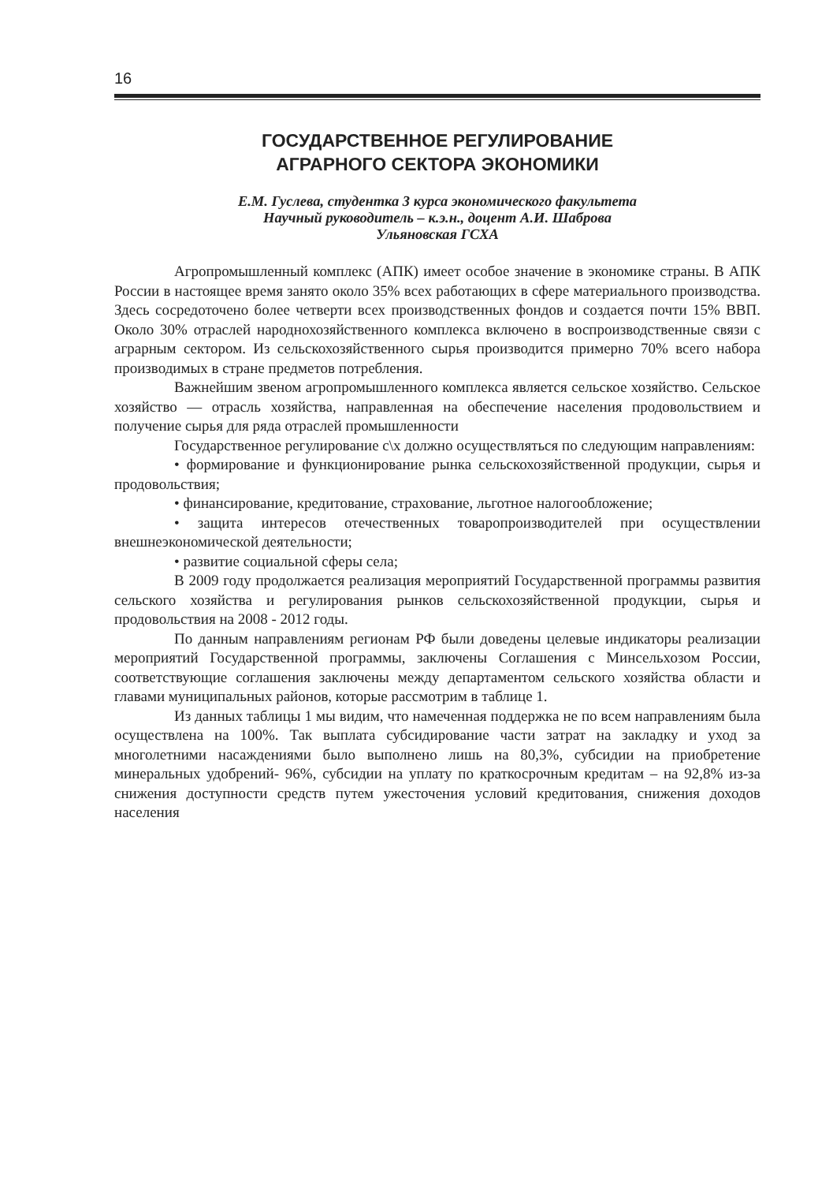16
ГОСУДАРСТВЕННОЕ РЕГУЛИРОВАНИЕ
АГРАРНОГО СЕКТОРА ЭКОНОМИКИ
Е.М. Гуслева, студентка 3 курса экономического факультета
Научный руководитель – к.э.н., доцент А.И. Шаброва
Ульяновская ГСХА
Агропромышленный комплекс (АПК) имеет особое значение в экономике страны. В АПК России в настоящее время занято около 35% всех работающих в сфере материального производства. Здесь сосредоточено более четверти всех производственных фондов и создается почти 15% ВВП. Около 30% отраслей народнохозяйственного комплекса включено в воспроизводственные связи с аграрным сектором. Из сельскохозяйственного сырья производится примерно 70% всего набора производимых в стране предметов потребления.
Важнейшим звеном агропромышленного комплекса является сельское хозяйство. Сельское хозяйство — отрасль хозяйства, направленная на обеспечение населения продовольствием и получение сырья для ряда отраслей промышленности
Государственное регулирование с\х должно осуществляться по следующим направлениям:
• формирование и функционирование рынка сельскохозяйственной продукции, сырья и продовольствия;
• финансирование, кредитование, страхование, льготное налогообложение;
• защита интересов отечественных товаропроизводителей при осуществлении внешнеэкономической деятельности;
• развитие социальной сферы села;
В 2009 году продолжается реализация мероприятий Государственной программы развития сельского хозяйства и регулирования рынков сельскохозяйственной продукции, сырья и продовольствия на 2008 - 2012 годы.
По данным направлениям регионам РФ были доведены целевые индикаторы реализации мероприятий Государственной программы, заключены Соглашения с Минсельхозом России, соответствующие соглашения заключены между департаментом сельского хозяйства области и главами муниципальных районов, которые рассмотрим в таблице 1.
Из данных таблицы 1 мы видим, что намеченная поддержка не по всем направлениям была осуществлена на 100%. Так выплата субсидирование части затрат на закладку и уход за многолетними насаждениями было выполнено лишь на 80,3%, субсидии на приобретение минеральных удобрений- 96%, субсидии на уплату по краткосрочным кредитам – на 92,8% из-за снижения доступности средств путем ужесточения условий кредитования, снижения доходов населения